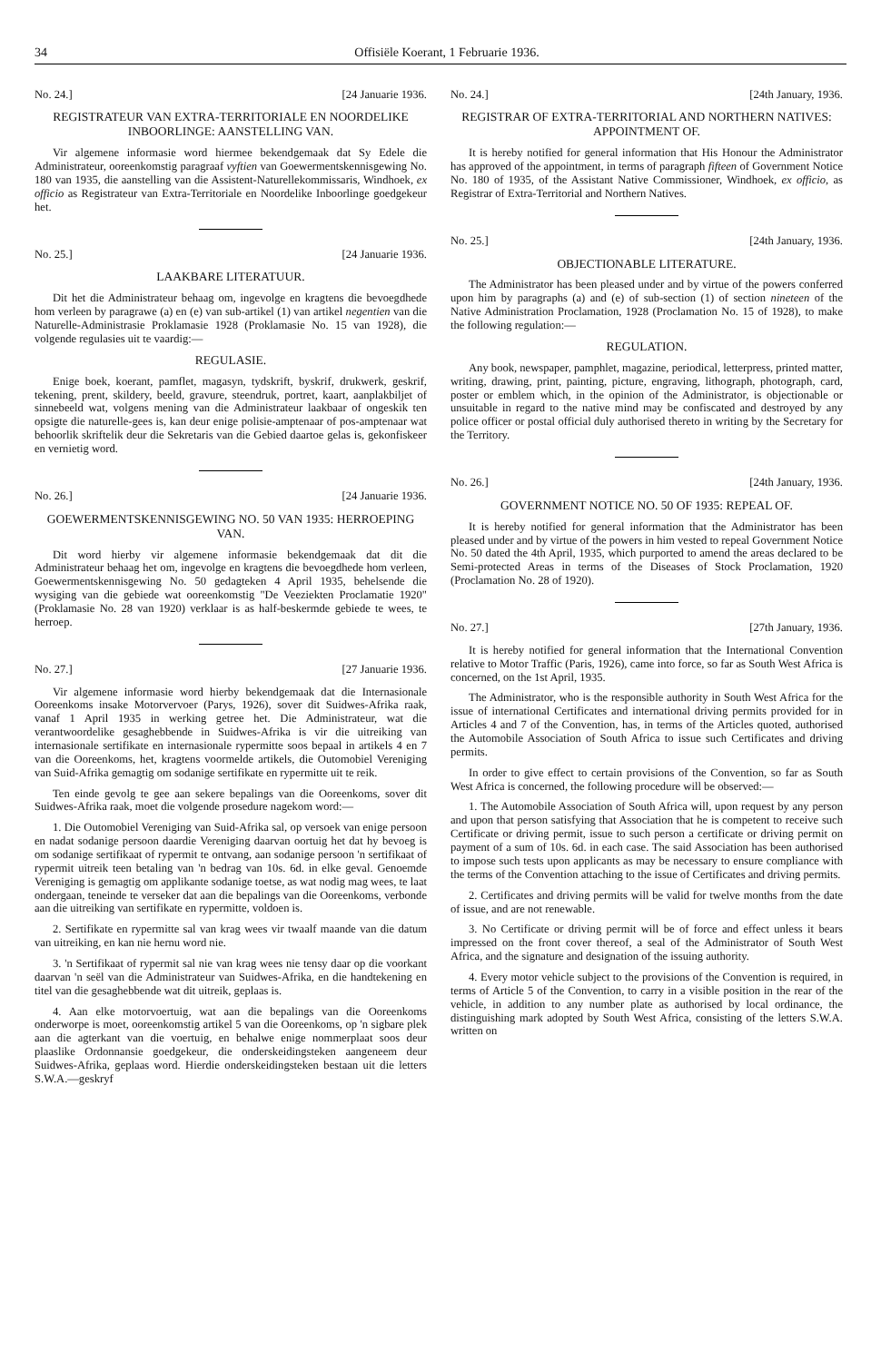34 Offisiële Koerant, 1 Februarie 1936.
No. 24.] [24 Januarie 1936.
REGISTRATEUR VAN EXTRA-TERRITORIALE EN NOORDELIKE INBOORLINGE: AANSTELLING VAN.
Vir algemene informasie word hiermee bekendgemaak dat Sy Edele die Administrateur, ooreenkomstig paragraaf vyftien van Goewermentskennisgewing No. 180 van 1935, die aanstelling van die Assistent-Naturellekommissaris, Windhoek, ex officio as Registrateur van Extra-Territoriale en Noordelike Inboorlinge goedgekeur het.
No. 25.] [24 Januarie 1936.
LAAKBARE LITERATUUR.
Dit het die Administrateur behaag om, ingevolge en kragtens die bevoegdhede hom verleen by paragrawe (a) en (e) van sub-artikel (1) van artikel negentien van die Naturelle-Administrasie Proklamasie 1928 (Proklamasie No. 15 van 1928), die volgende regulasies uit te vaardig:—
REGULASIE.
Enige boek, koerant, pamflet, magasyn, tydskrift, byskrif, drukwerk, geskrif, tekening, prent, skildery, beeld, gravure, steendruk, portret, kaart, aanplakbiljet of sinnebeeld wat, volgens mening van die Administrateur laakbaar of ongeskik ten opsigte die naturelle-gees is, kan deur enige polisie-amptenaar of pos-amptenaar wat behoorlik skriftelik deur die Sekretaris van die Gebied daartoe gelas is, gekonfiskeer en vernietig word.
No. 26.] [24 Januarie 1936.
GOEWERMENTSKENNISGEWING NO. 50 VAN 1935: HERROEPING VAN.
Dit word hierby vir algemene informasie bekendgemaak dat dit die Administrateur behaag het om, ingevolge en kragtens die bevoegdhede hom verleen, Goewermentskennisgewing No. 50 gedagteken 4 April 1935, behelsende die wysiging van die gebiede wat ooreenkomstig "De Veeziekten Proclamatie 1920" (Proklamasie No. 28 van 1920) verklaar is as half-beskermde gebiede te wees, te herroep.
No. 27.] [27 Januarie 1936.
Vir algemene informasie word hierby bekendgemaak dat die Internasionale Ooreenkoms insake Motorvervoer (Parys, 1926), sover dit Suidwes-Afrika raak, vanaf 1 April 1935 in werking getree het. Die Administrateur, wat die verantwoordelike gesaghebbende in Suidwes-Afrika is vir die uitreiking van internasionale sertifikate en internasionale rypermitte soos bepaal in artikels 4 en 7 van die Ooreenkoms, het, kragtens voormelde artikels, die Outomobiel Vereniging van Suid-Afrika gemagtig om sodanige sertifikate en rypermitte uit te reik.
Ten einde gevolg te gee aan sekere bepalings van die Ooreenkoms, sover dit Suidwes-Afrika raak, moet die volgende prosedure nagekom word:—
1. Die Outomobiel Vereniging van Suid-Afrika sal, op versoek van enige persoon en nadat sodanige persoon daardie Vereniging daarvan oortuig het dat hy bevoeg is om sodanige sertifikaat of rypermit te ontvang, aan sodanige persoon 'n sertifikaat of rypermit uitreik teen betaling van 'n bedrag van 10s. 6d. in elke geval. Genoemde Vereniging is gemagtig om applikante sodanige toetse, as wat nodig mag wees, te laat ondergaan, teneinde te verseker dat aan die bepalings van die Ooreenkoms, verbonde aan die uitreiking van sertifikate en rypermitte, voldoen is.
2. Sertifikate en rypermitte sal van krag wees vir twaalf maande van die datum van uitreiking, en kan nie hernu word nie.
3. 'n Sertifikaat of rypermit sal nie van krag wees nie tensy daar op die voorkant daarvan 'n seël van die Administrateur van Suidwes-Afrika, en die handtekening en titel van die gesaghebbende wat dit uitreik, geplaas is.
4. Aan elke motorvoertuig, wat aan die bepalings van die Ooreenkoms onderworpe is moet, ooreenkomstig artikel 5 van die Ooreenkoms, op 'n sigbare plek aan die agterkant van die voertuig, en behalwe enige nommerplaat soos deur plaaslike Ordonnansie goedgekeur, die onderskeidingsteken aangeneem deur Suidwes-Afrika, geplaas word. Hierdie onderskeidingsteken bestaan uit die letters S.W.A.—geskryf
No. 24.] [24th January, 1936.
REGISTRAR OF EXTRA-TERRITORIAL AND NORTHERN NATIVES: APPOINTMENT OF.
It is hereby notified for general information that His Honour the Administrator has approved of the appointment, in terms of paragraph fifteen of Government Notice No. 180 of 1935, of the Assistant Native Commissioner, Windhoek, ex officio, as Registrar of Extra-Territorial and Northern Natives.
No. 25.] [24th January, 1936.
OBJECTIONABLE LITERATURE.
The Administrator has been pleased under and by virtue of the powers conferred upon him by paragraphs (a) and (e) of sub-section (1) of section nineteen of the Native Administration Proclamation, 1928 (Proclamation No. 15 of 1928), to make the following regulation:—
REGULATION.
Any book, newspaper, pamphlet, magazine, periodical, letterpress, printed matter, writing, drawing, print, painting, picture, engraving, lithograph, photograph, card, poster or emblem which, in the opinion of the Administrator, is objectionable or unsuitable in regard to the native mind may be confiscated and destroyed by any police officer or postal official duly authorised thereto in writing by the Secretary for the Territory.
No. 26.] [24th January, 1936.
GOVERNMENT NOTICE NO. 50 OF 1935: REPEAL OF.
It is hereby notified for general information that the Administrator has been pleased under and by virtue of the powers in him vested to repeal Government Notice No. 50 dated the 4th April, 1935, which purported to amend the areas declared to be Semi-protected Areas in terms of the Diseases of Stock Proclamation, 1920 (Proclamation No. 28 of 1920).
No. 27.] [27th January, 1936.
It is hereby notified for general information that the International Convention relative to Motor Traffic (Paris, 1926), came into force, so far as South West Africa is concerned, on the 1st April, 1935.
The Administrator, who is the responsible authority in South West Africa for the issue of international Certificates and international driving permits provided for in Articles 4 and 7 of the Convention, has, in terms of the Articles quoted, authorised the Automobile Association of South Africa to issue such Certificates and driving permits.
In order to give effect to certain provisions of the Convention, so far as South West Africa is concerned, the following procedure will be observed:—
1. The Automobile Association of South Africa will, upon request by any person and upon that person satisfying that Association that he is competent to receive such Certificate or driving permit, issue to such person a certificate or driving permit on payment of a sum of 10s. 6d. in each case. The said Association has been authorised to impose such tests upon applicants as may be necessary to ensure compliance with the terms of the Convention attaching to the issue of Certificates and driving permits.
2. Certificates and driving permits will be valid for twelve months from the date of issue, and are not renewable.
3. No Certificate or driving permit will be of force and effect unless it bears impressed on the front cover thereof, a seal of the Administrator of South West Africa, and the signature and designation of the issuing authority.
4. Every motor vehicle subject to the provisions of the Convention is required, in terms of Article 5 of the Convention, to carry in a visible position in the rear of the vehicle, in addition to any number plate as authorised by local ordinance, the distinguishing mark adopted by South West Africa, consisting of the letters S.W.A. written on